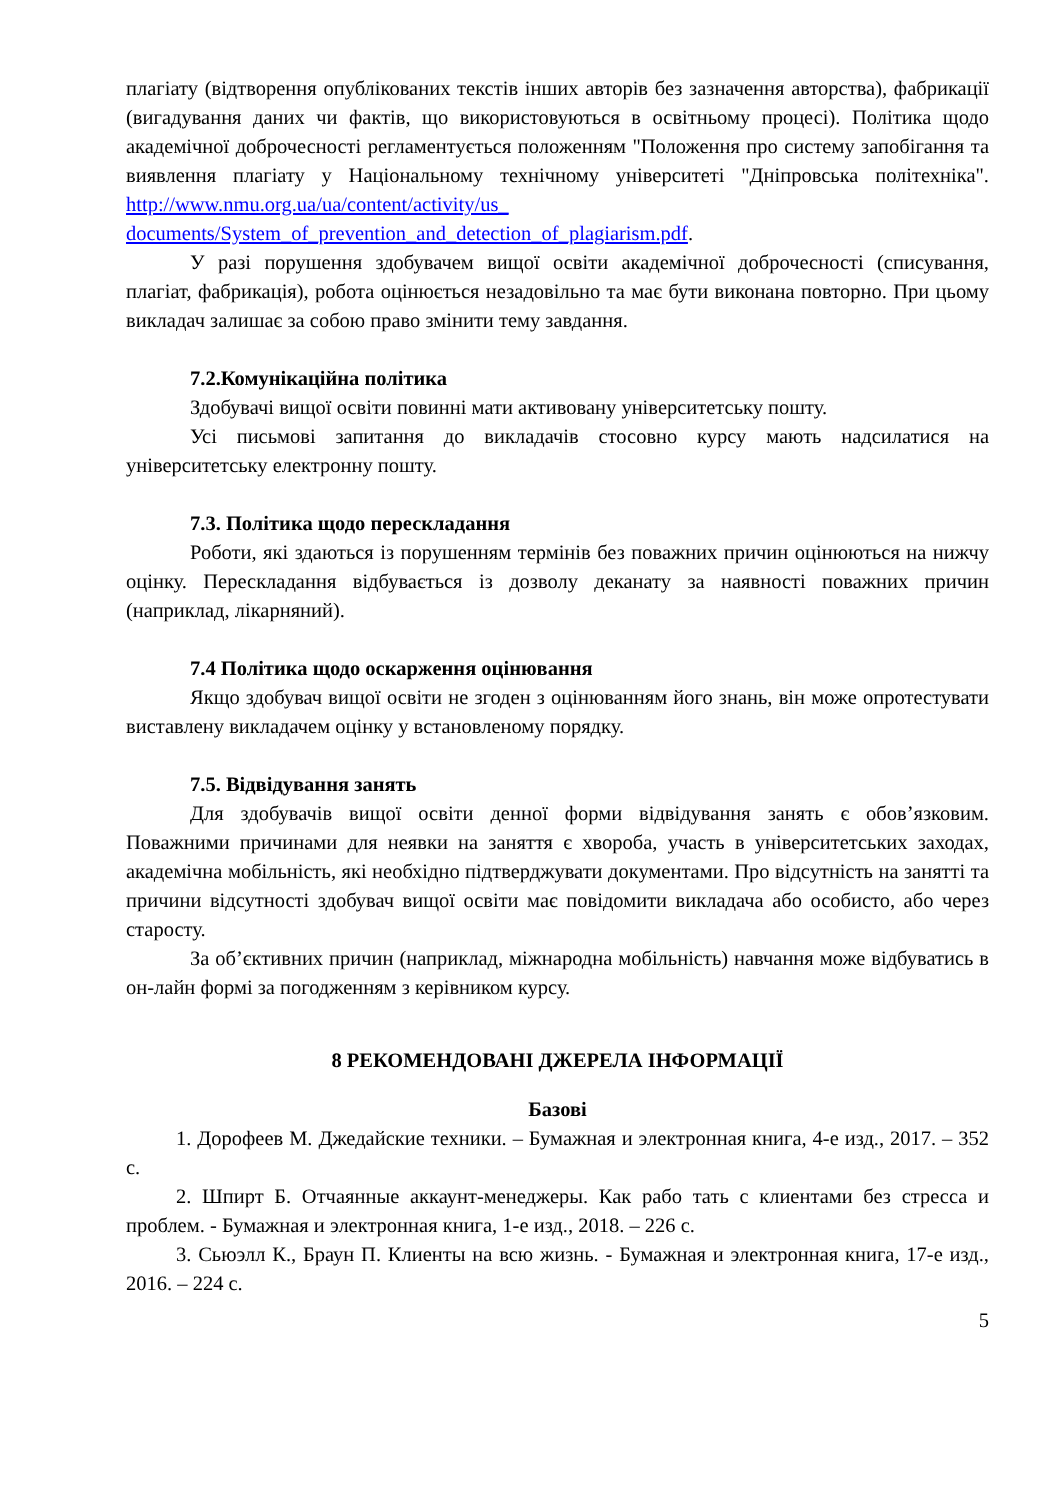плагіату (відтворення опублікованих текстів інших авторів без зазначення авторства), фабрикації (вигадування даних чи фактів, що використовуються в освітньому процесі). Політика щодо академічної доброчесності регламентується положенням "Положення про систему запобігання та виявлення плагіату у Національному технічному університеті "Дніпровська політехніка". http://www.nmu.org.ua/ua/content/activity/us_ documents/System_of_prevention_and_detection_of_plagiarism.pdf.
У разі порушення здобувачем вищої освіти академічної доброчесності (списування, плагіат, фабрикація), робота оцінюється незадовільно та має бути виконана повторно. При цьому викладач залишає за собою право змінити тему завдання.
7.2.Комунікаційна політика
Здобувачі вищої освіти повинні мати активовану університетську пошту.
Усі письмові запитання до викладачів стосовно курсу мають надсилатися на університетську електронну пошту.
7.3. Політика щодо перескладання
Роботи, які здаються із порушенням термінів без поважних причин оцінюються на нижчу оцінку. Перескладання відбувається із дозволу деканату за наявності поважних причин (наприклад, лікарняний).
7.4 Політика щодо оскарження оцінювання
Якщо здобувач вищої освіти не згоден з оцінюванням його знань, він може опротестувати виставлену викладачем оцінку у встановленому порядку.
7.5. Відвідування занять
Для здобувачів вищої освіти денної форми відвідування занять є обов’язковим. Поважними причинами для неявки на заняття є хвороба, участь в університетських заходах, академічна мобільність, які необхідно підтверджувати документами. Про відсутність на занятті та причини відсутності здобувач вищої освіти має повідомити викладача або особисто, або через старосту.
За об’єктивних причин (наприклад, міжнародна мобільність) навчання може відбуватись в он-лайн формі за погодженням з керівником курсу.
8 РЕКОМЕНДОВАНІ ДЖЕРЕЛА ІНФОРМАЦІЇ
Базові
1. Дорофеев М. Джедайские техники. – Бумажная и электронная книга, 4-е изд., 2017. – 352 с.
2. Шпирт Б. Отчаянные аккаунт-менеджеры. Как рабо тать с клиентами без стресса и проблем. - Бумажная и электронная книга, 1-е изд., 2018. – 226 с.
3. Сьюэлл К., Браун П. Клиенты на всю жизнь. - Бумажная и электронная книга, 17-е изд., 2016. – 224 с.
5